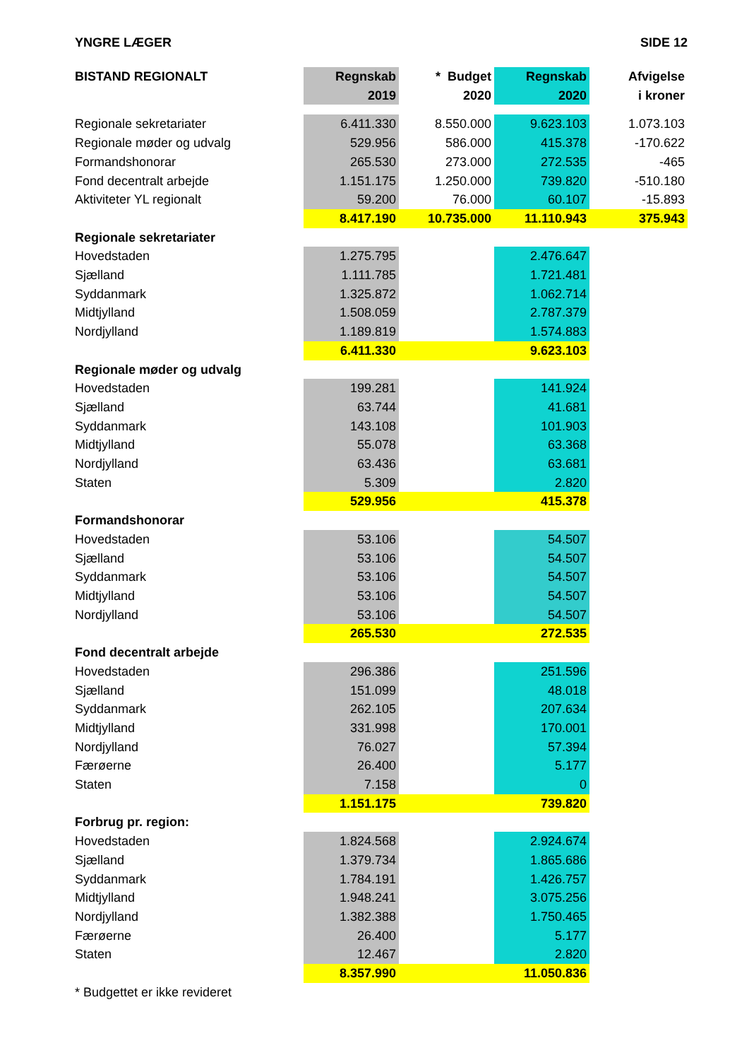YNGRE LÆGER SIDE 12
| BISTAND REGIONALT | Regnskab 2019 | * Budget 2020 | Regnskab 2020 | Afvigelse i kroner |
| --- | --- | --- | --- | --- |
| Regionale sekretariater | 6.411.330 | 8.550.000 | 9.623.103 | 1.073.103 |
| Regionale møder og udvalg | 529.956 | 586.000 | 415.378 | -170.622 |
| Formandshonorar | 265.530 | 273.000 | 272.535 | -465 |
| Fond decentralt arbejde | 1.151.175 | 1.250.000 | 739.820 | -510.180 |
| Aktiviteter YL regionalt | 59.200 | 76.000 | 60.107 | -15.893 |
| | 8.417.190 | 10.735.000 | 11.110.943 | 375.943 |
| Regionale sekretariater | | | | |
| Hovedstaden | 1.275.795 | | 2.476.647 | |
| Sjælland | 1.111.785 | | 1.721.481 | |
| Syddanmark | 1.325.872 | | 1.062.714 | |
| Midtjylland | 1.508.059 | | 2.787.379 | |
| Nordjylland | 1.189.819 | | 1.574.883 | |
| | 6.411.330 | | 9.623.103 | |
| Regionale møder og udvalg | | | | |
| Hovedstaden | 199.281 | | 141.924 | |
| Sjælland | 63.744 | | 41.681 | |
| Syddanmark | 143.108 | | 101.903 | |
| Midtjylland | 55.078 | | 63.368 | |
| Nordjylland | 63.436 | | 63.681 | |
| Staten | 5.309 | | 2.820 | |
| | 529.956 | | 415.378 | |
| Formandshonorar | | | | |
| Hovedstaden | 53.106 | | 54.507 | |
| Sjælland | 53.106 | | 54.507 | |
| Syddanmark | 53.106 | | 54.507 | |
| Midtjylland | 53.106 | | 54.507 | |
| Nordjylland | 53.106 | | 54.507 | |
| | 265.530 | | 272.535 | |
| Fond decentralt arbejde | | | | |
| Hovedstaden | 296.386 | | 251.596 | |
| Sjælland | 151.099 | | 48.018 | |
| Syddanmark | 262.105 | | 207.634 | |
| Midtjylland | 331.998 | | 170.001 | |
| Nordjylland | 76.027 | | 57.394 | |
| Færøerne | 26.400 | | 5.177 | |
| Staten | 7.158 | | 0 | |
| | 1.151.175 | | 739.820 | |
| Forbrug pr. region: | | | | |
| Hovedstaden | 1.824.568 | | 2.924.674 | |
| Sjælland | 1.379.734 | | 1.865.686 | |
| Syddanmark | 1.784.191 | | 1.426.757 | |
| Midtjylland | 1.948.241 | | 3.075.256 | |
| Nordjylland | 1.382.388 | | 1.750.465 | |
| Færøerne | 26.400 | | 5.177 | |
| Staten | 12.467 | | 2.820 | |
| | 8.357.990 | | 11.050.836 | |
| * Budgettet er ikke revideret | | | | |